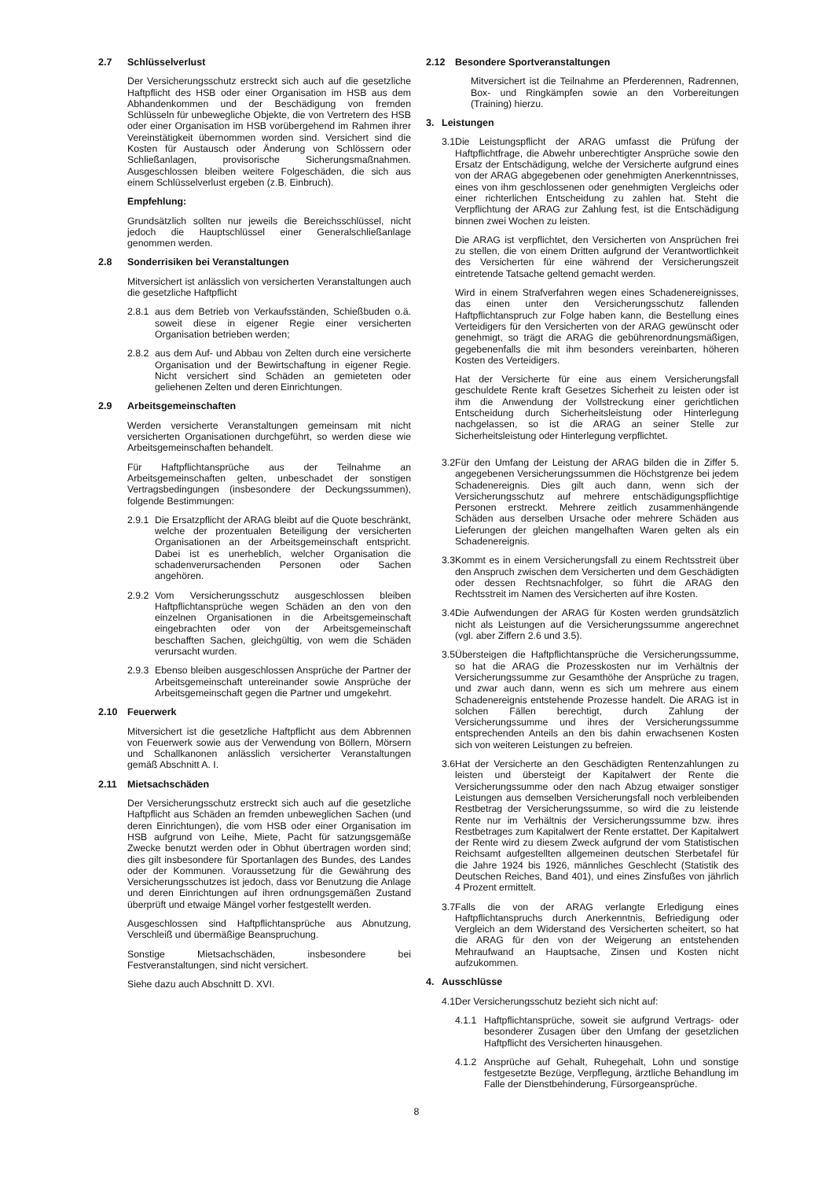2.7 Schlüsselverlust
Der Versicherungsschutz erstreckt sich auch auf die gesetzliche Haftpflicht des HSB oder einer Organisation im HSB aus dem Abhandenkommen und der Beschädigung von fremden Schlüsseln für unbewegliche Objekte, die von Vertretern des HSB oder einer Organisation im HSB vorübergehend im Rahmen ihrer Vereinstätigkeit übernommen worden sind. Versichert sind die Kosten für Austausch oder Änderung von Schlössern oder Schließanlagen, provisorische Sicherungsmaßnahmen. Ausgeschlossen bleiben weitere Folgeschäden, die sich aus einem Schlüsselverlust ergeben (z.B. Einbruch).
Empfehlung:
Grundsätzlich sollten nur jeweils die Bereichsschlüssel, nicht jedoch die Hauptschlüssel einer Generalschließanlage genommen werden.
2.8 Sonderrisiken bei Veranstaltungen
Mitversichert ist anlässlich von versicherten Veranstaltungen auch die gesetzliche Haftpflicht
2.8.1 aus dem Betrieb von Verkaufsständen, Schießbuden o.ä. soweit diese in eigener Regie einer versicherten Organisation betrieben werden;
2.8.2 aus dem Auf- und Abbau von Zelten durch eine versicherte Organisation und der Bewirtschaftung in eigener Regie. Nicht versichert sind Schäden an gemieteten oder geliehenen Zelten und deren Einrichtungen.
2.9 Arbeitsgemeinschaften
Werden versicherte Veranstaltungen gemeinsam mit nicht versicherten Organisationen durchgeführt, so werden diese wie Arbeitsgemeinschaften behandelt.
Für Haftpflichtansprüche aus der Teilnahme an Arbeitsgemeinschaften gelten, unbeschadet der sonstigen Vertragsbedingungen (insbesondere der Deckungssummen), folgende Bestimmungen:
2.9.1 Die Ersatzpflicht der ARAG bleibt auf die Quote beschränkt, welche der prozentualen Beteiligung der versicherten Organisationen an der Arbeitsgemeinschaft entspricht. Dabei ist es unerheblich, welcher Organisation die schadenverursachenden Personen oder Sachen angehören.
2.9.2 Vom Versicherungsschutz ausgeschlossen bleiben Haftpflichtansprüche wegen Schäden an den von den einzelnen Organisationen in die Arbeitsgemeinschaft eingebrachten oder von der Arbeitsgemeinschaft beschafften Sachen, gleichgültig, von wem die Schäden verursacht wurden.
2.9.3 Ebenso bleiben ausgeschlossen Ansprüche der Partner der Arbeitsgemeinschaft untereinander sowie Ansprüche der Arbeitsgemeinschaft gegen die Partner und umgekehrt.
2.10 Feuerwerk
Mitversichert ist die gesetzliche Haftpflicht aus dem Abbrennen von Feuerwerk sowie aus der Verwendung von Böllern, Mörsern und Schallkanonen anlässlich versicherter Veranstaltungen gemäß Abschnitt A. I.
2.11 Mietsachschäden
Der Versicherungsschutz erstreckt sich auch auf die gesetzliche Haftpflicht aus Schäden an fremden unbeweglichen Sachen (und deren Einrichtungen), die vom HSB oder einer Organisation im HSB aufgrund von Leihe, Miete, Pacht für satzungsgemäße Zwecke benutzt werden oder in Obhut übertragen worden sind; dies gilt insbesondere für Sportanlagen des Bundes, des Landes oder der Kommunen. Voraussetzung für die Gewährung des Versicherungsschutzes ist jedoch, dass vor Benutzung die Anlage und deren Einrichtungen auf ihren ordnungsgemäßen Zustand überprüft und etwaige Mängel vorher festgestellt werden.
Ausgeschlossen sind Haftpflichtansprüche aus Abnutzung, Verschleiß und übermäßige Beanspruchung.
Sonstige Mietsachschäden, insbesondere bei Festveranstaltungen, sind nicht versichert.
Siehe dazu auch Abschnitt D. XVI.
2.12 Besondere Sportveranstaltungen
Mitversichert ist die Teilnahme an Pferderennen, Radrennen, Box- und Ringkämpfen sowie an den Vorbereitungen (Training) hierzu.
3. Leistungen
3.1
Die Leistungspflicht der ARAG umfasst die Prüfung der Haftpflichtfrage, die Abwehr unberechtigter Ansprüche sowie den Ersatz der Entschädigung, welche der Versicherte aufgrund eines von der ARAG abgegebenen oder genehmigten Anerkenntnisses, eines von ihm geschlossenen oder genehmigten Vergleichs oder einer richterlichen Entscheidung zu zahlen hat. Steht die Verpflichtung der ARAG zur Zahlung fest, ist die Entschädigung binnen zwei Wochen zu leisten.
Die ARAG ist verpflichtet, den Versicherten von Ansprüchen frei zu stellen, die von einem Dritten aufgrund der Verantwortlichkeit des Versicherten für eine während der Versicherungszeit eintretende Tatsache geltend gemacht werden.
Wird in einem Strafverfahren wegen eines Schadenereignisses, das einen unter den Versicherungsschutz fallenden Haftpflichtanspruch zur Folge haben kann, die Bestellung eines Verteidigers für den Versicherten von der ARAG gewünscht oder genehmigt, so trägt die ARAG die gebührenordnungsmäßigen, gegebenenfalls die mit ihm besonders vereinbarten, höheren Kosten des Verteidigers.
Hat der Versicherte für eine aus einem Versicherungsfall geschuldete Rente kraft Gesetzes Sicherheit zu leisten oder ist ihm die Anwendung der Vollstreckung einer gerichtlichen Entscheidung durch Sicherheitsleistung oder Hinterlegung nachgelassen, so ist die ARAG an seiner Stelle zur Sicherheitsleistung oder Hinterlegung verpflichtet.
3.2
Für den Umfang der Leistung der ARAG bilden die in Ziffer 5. angegebenen Versicherungssummen die Höchstgrenze bei jedem Schadenereignis. Dies gilt auch dann, wenn sich der Versicherungsschutz auf mehrere entschädigungspflichtige Personen erstreckt. Mehrere zeitlich zusammenhängende Schäden aus derselben Ursache oder mehrere Schäden aus Lieferungen der gleichen mangelhaften Waren gelten als ein Schadenereignis.
3.3
Kommt es in einem Versicherungsfall zu einem Rechtsstreit über den Anspruch zwischen dem Versicherten und dem Geschädigten oder dessen Rechtsnachfolger, so führt die ARAG den Rechtsstreit im Namen des Versicherten auf ihre Kosten.
3.4
Die Aufwendungen der ARAG für Kosten werden grundsätzlich nicht als Leistungen auf die Versicherungssumme angerechnet (vgl. aber Ziffern 2.6 und 3.5).
3.5
Übersteigen die Haftpflichtansprüche die Versicherungssumme, so hat die ARAG die Prozesskosten nur im Verhältnis der Versicherungssumme zur Gesamthöhe der Ansprüche zu tragen, und zwar auch dann, wenn es sich um mehrere aus einem Schadenereignis entstehende Prozesse handelt. Die ARAG ist in solchen Fällen berechtigt, durch Zahlung der Versicherungssumme und ihres der Versicherungssumme entsprechenden Anteils an den bis dahin erwachsenen Kosten sich von weiteren Leistungen zu befreien.
3.6
Hat der Versicherte an den Geschädigten Rentenzahlungen zu leisten und übersteigt der Kapitalwert der Rente die Versicherungssumme oder den nach Abzug etwaiger sonstiger Leistungen aus demselben Versicherungsfall noch verbleibenden Restbetrag der Versicherungssumme, so wird die zu leistende Rente nur im Verhältnis der Versicherungssumme bzw. ihres Restbetrages zum Kapitalwert der Rente erstattet. Der Kapitalwert der Rente wird zu diesem Zweck aufgrund der vom Statistischen Reichsamt aufgestellten allgemeinen deutschen Sterbetafel für die Jahre 1924 bis 1926, männliches Geschlecht (Statistik des Deutschen Reiches, Band 401), und eines Zinsfußes von jährlich 4 Prozent ermittelt.
3.7
Falls die von der ARAG verlangte Erledigung eines Haftpflichtanspruchs durch Anerkenntnis, Befriedigung oder Vergleich an dem Widerstand des Versicherten scheitert, so hat die ARAG für den von der Weigerung an entstehenden Mehraufwand an Hauptsache, Zinsen und Kosten nicht aufzukommen.
4. Ausschlüsse
4.1
Der Versicherungsschutz bezieht sich nicht auf:
4.1.1 Haftpflichtansprüche, soweit sie aufgrund Vertrags- oder besonderer Zusagen über den Umfang der gesetzlichen Haftpflicht des Versicherten hinausgehen.
4.1.2 Ansprüche auf Gehalt, Ruhegehalt, Lohn und sonstige festgesetzte Bezüge, Verpflegung, ärztliche Behandlung im Falle der Dienstbehinderung, Fürsorgeansprüche.
8